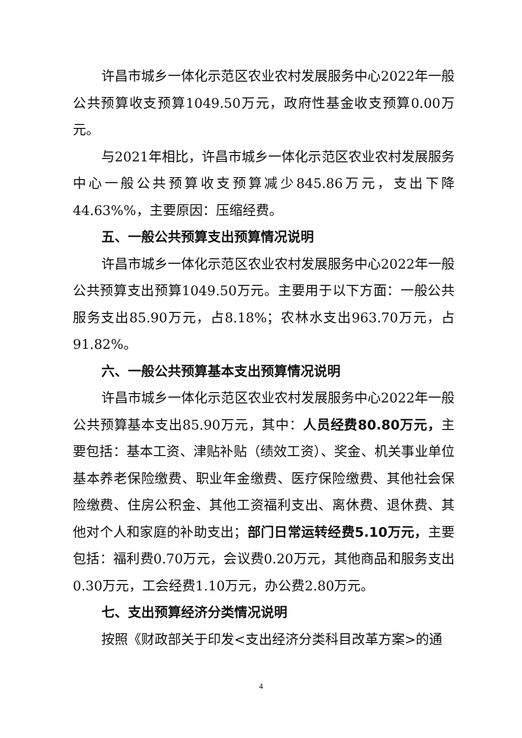许昌市城乡一体化示范区农业农村发展服务中心2022年一般公共预算收支预算1049.50万元，政府性基金收支预算0.00万元。
与2021年相比，许昌市城乡一体化示范区农业农村发展服务中心一般公共预算收支预算减少845.86万元，支出下降44.63%%，主要原因：压缩经费。
五、一般公共预算支出预算情况说明
许昌市城乡一体化示范区农业农村发展服务中心2022年一般公共预算支出预算1049.50万元。主要用于以下方面：一般公共服务支出85.90万元，占8.18%；农林水支出963.70万元，占91.82%。
六、一般公共预算基本支出预算情况说明
许昌市城乡一体化示范区农业农村发展服务中心2022年一般公共预算基本支出85.90万元，其中：人员经费80.80万元，主要包括：基本工资、津贴补贴（绩效工资）、奖金、机关事业单位基本养老保险缴费、职业年金缴费、医疗保险缴费、其他社会保险缴费、住房公积金、其他工资福利支出、离休费、退休费、其他对个人和家庭的补助支出；部门日常运转经费5.10万元，主要包括：福利费0.70万元，会议费0.20万元，其他商品和服务支出0.30万元，工会经费1.10万元，办公费2.80万元。
七、支出预算经济分类情况说明
按照《财政部关于印发<支出经济分类科目改革方案>的通
4